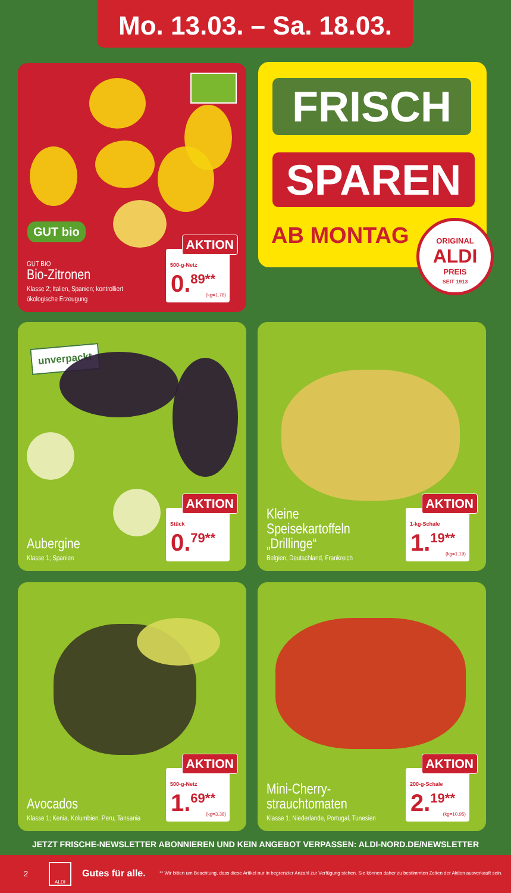Mo. 13.03. – Sa. 18.03.
GUT bio
GUT BIO
Bio-Zitronen
Klasse 2; Italien, Spanien; kontrolliert
ökologische Erzeugung
AKTION
500-g-Netz
0.<sup>89**</sup> (kg=1.78)
FRISCH
SPAREN
AB MONTAG
ORIGINAL
ALDI
PREIS
SEIT 1913
unverpackt
Aubergine
Klasse 1; Spanien
AKTION
Stück
0.<sup>79**</sup>
Kleine
Speisekartoffeln
„Drillinge“Belgien, Deutschland, Frankreich
AKTION
1-kg-Schale
1.<sup>19**</sup> (kg=1.19)
Avocados
Klasse 1; Kenia, Kolumbien, Peru, Tansania
AKTION
500-g-Netz
1.<sup>69**</sup> (kg=3.38)
Mini-Cherry-
strauchtomaten
Klasse 1; Niederlande, Portugal, Tunesien
AKTION
200-g-Schale
2.<sup>19**</sup> (kg=10.95)
JETZT FRISCHE-NEWSLETTER ABONNIEREN UND KEIN ANGEBOT VERPASSEN: ALDI-NORD.DE/NEWSLETTER
2
ALDI
Gutes für alle. ** Wir bitten um Beachtung, dass diese Artikel nur in begrenzter Anzahl zur Verfügung stehen. Sie können daher zu bestimmten Zeiten der Aktion ausverkauft sein.